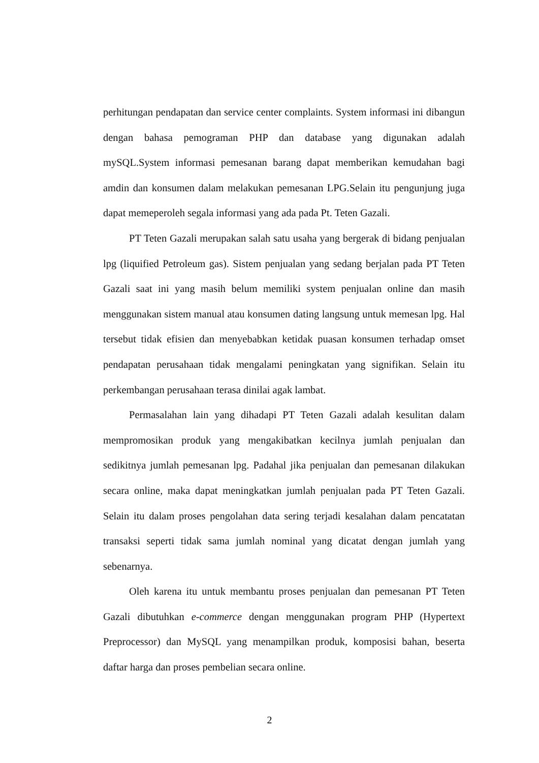perhitungan pendapatan dan service center complaints. System informasi ini dibangun dengan bahasa pemograman PHP dan database yang digunakan adalah mySQL.System informasi pemesanan barang dapat memberikan kemudahan bagi amdin dan konsumen dalam melakukan pemesanan LPG.Selain itu pengunjung juga dapat memeperoleh segala informasi yang ada pada Pt. Teten Gazali.
PT Teten Gazali merupakan salah satu usaha yang bergerak di bidang penjualan lpg (liquified Petroleum gas). Sistem penjualan yang sedang berjalan pada PT Teten Gazali saat ini yang masih belum memiliki system penjualan online dan masih menggunakan sistem manual atau konsumen dating langsung untuk memesan lpg. Hal tersebut tidak efisien dan menyebabkan ketidak puasan konsumen terhadap omset pendapatan perusahaan tidak mengalami peningkatan yang signifikan. Selain itu perkembangan perusahaan terasa dinilai agak lambat.
Permasalahan lain yang dihadapi PT Teten Gazali adalah kesulitan dalam mempromosikan produk yang mengakibatkan kecilnya jumlah penjualan dan sedikitnya jumlah pemesanan lpg. Padahal jika penjualan dan pemesanan dilakukan secara online, maka dapat meningkatkan jumlah penjualan pada PT Teten Gazali. Selain itu dalam proses pengolahan data sering terjadi kesalahan dalam pencatatan transaksi seperti tidak sama jumlah nominal yang dicatat dengan jumlah yang sebenarnya.
Oleh karena itu untuk membantu proses penjualan dan pemesanan PT Teten Gazali dibutuhkan e-commerce dengan menggunakan program PHP (Hypertext Preprocessor) dan MySQL yang menampilkan produk, komposisi bahan, beserta daftar harga dan proses pembelian secara online.
2